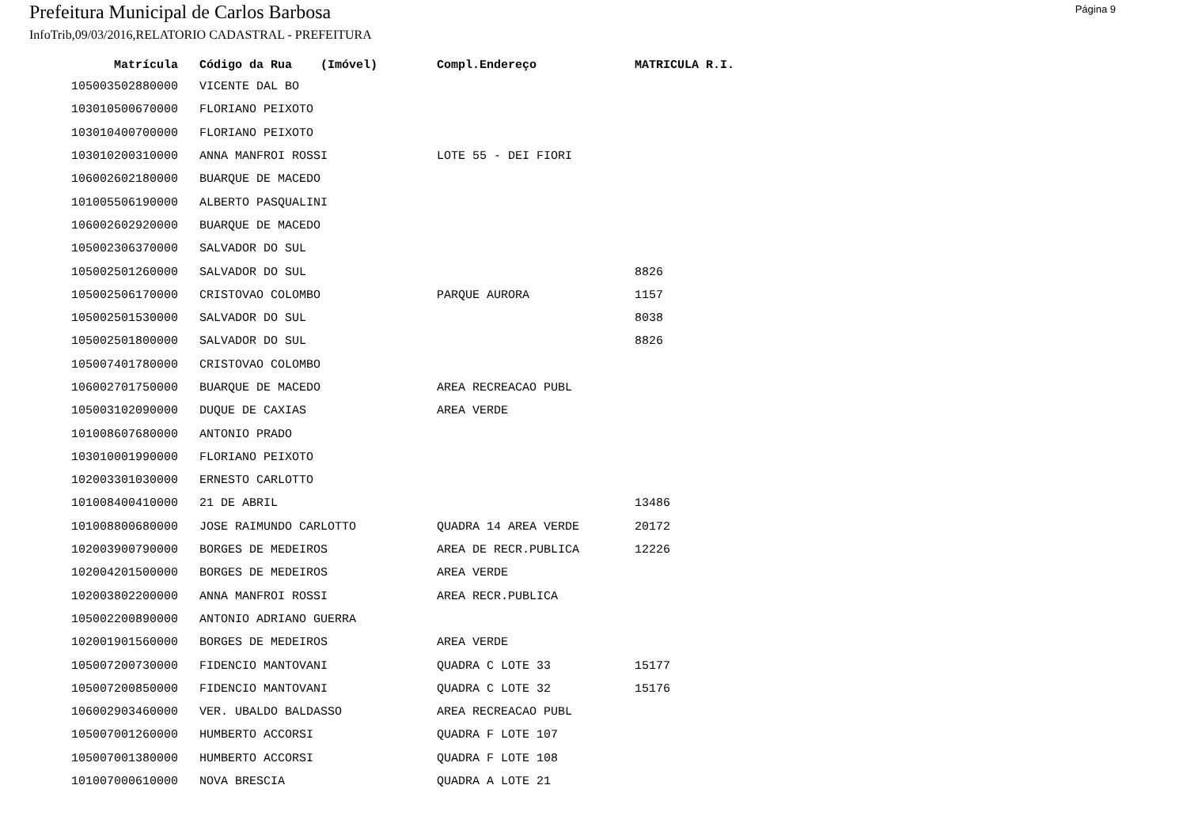Prefeitura Municipal de Carlos Barbosa
Página 9
InfoTrib,09/03/2016,RELATORIO CADASTRAL - PREFEITURA
| Matrícula | Código da Rua (Imóvel) | Compl.Endereço | MATRICULA R.I. |
| --- | --- | --- | --- |
| 105003502880000 | VICENTE DAL BO | | |
| 103010500670000 | FLORIANO PEIXOTO | | |
| 103010400700000 | FLORIANO PEIXOTO | | |
| 103010200310000 | ANNA MANFROI ROSSI | LOTE 55 - DEI FIORI | |
| 106002602180000 | BUARQUE DE MACEDO | | |
| 101005506190000 | ALBERTO PASQUALINI | | |
| 106002602920000 | BUARQUE DE MACEDO | | |
| 105002306370000 | SALVADOR DO SUL | | |
| 105002501260000 | SALVADOR DO SUL | | 8826 |
| 105002506170000 | CRISTOVAO COLOMBO | PARQUE AURORA | 1157 |
| 105002501530000 | SALVADOR DO SUL | | 8038 |
| 105002501800000 | SALVADOR DO SUL | | 8826 |
| 105007401780000 | CRISTOVAO COLOMBO | | |
| 106002701750000 | BUARQUE DE MACEDO | AREA RECREACAO PUBL | |
| 105003102090000 | DUQUE DE CAXIAS | AREA VERDE | |
| 101008607680000 | ANTONIO PRADO | | |
| 103010001990000 | FLORIANO PEIXOTO | | |
| 102003301030000 | ERNESTO CARLOTTO | | |
| 101008400410000 | 21 DE ABRIL | | 13486 |
| 101008800680000 | JOSE RAIMUNDO CARLOTTO | QUADRA 14 AREA VERDE | 20172 |
| 102003900790000 | BORGES DE MEDEIROS | AREA DE RECR.PUBLICA | 12226 |
| 102004201500000 | BORGES DE MEDEIROS | AREA VERDE | |
| 102003802200000 | ANNA MANFROI ROSSI | AREA RECR.PUBLICA | |
| 105002200890000 | ANTONIO ADRIANO GUERRA | | |
| 102001901560000 | BORGES DE MEDEIROS | AREA VERDE | |
| 105007200730000 | FIDENCIO MANTOVANI | QUADRA C LOTE 33 | 15177 |
| 105007200850000 | FIDENCIO MANTOVANI | QUADRA C LOTE 32 | 15176 |
| 106002903460000 | VER. UBALDO BALDASSO | AREA RECREACAO PUBL | |
| 105007001260000 | HUMBERTO ACCORSI | QUADRA F LOTE 107 | |
| 105007001380000 | HUMBERTO ACCORSI | QUADRA F LOTE 108 | |
| 101007000610000 | NOVA BRESCIA | QUADRA A LOTE 21 | |